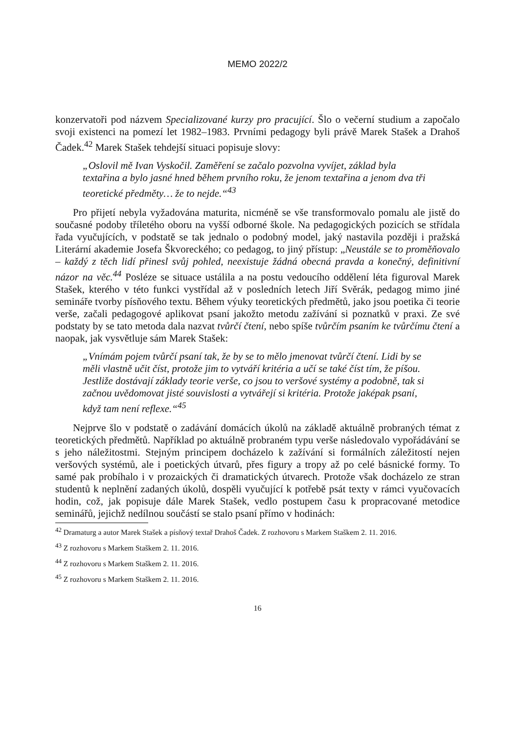MEMO 2022/2
konzervatoři pod názvem Specializované kurzy pro pracující. Šlo o večerní studium a započalo svoji existenci na pomezí let 1982–1983. Prvními pedagogy byli právě Marek Stašek a Drahoš Čadek.<sup>42</sup> Marek Stašek tehdejší situaci popisuje slovy:
„Oslovil mě Ivan Vyskočil. Zaměření se začalo pozvolna vyvíjet, základ byla textařina a bylo jasné hned během prvního roku, že jenom textařina a jenom dva tři teoretické předměty… že to nejde.“<sup>43</sup>
Pro přijetí nebyla vyžadována maturita, nicméně se vše transformovalo pomalu ale jistě do současné podoby tříletého oboru na vyšší odborné škole. Na pedagogických pozicích se střídala řada vyučujících, v podstatě se tak jednalo o podobný model, jaký nastavila později i pražská Literární akademie Josefa Škvoreckého; co pedagog, to jiný přístup: „Neustále se to proměňovalo – každý z těch lidí přinesl svůj pohled, neexistuje žádná obecná pravda a konečný, definitivní názor na věc.<sup>44</sup> Posléze se situace ustálila a na postu vedoucího oddělení léta figuroval Marek Stašek, kterého v této funkci vystřídal až v posledních letech Jiří Svěrák, pedagog mimo jiné semináře tvorby písňového textu. Během výuky teoretických předmětů, jako jsou poetika či teorie verše, začali pedagogové aplikovat psaní jakožto metodu zažívání si poznatků v praxi. Ze své podstaty by se tato metoda dala nazvat tvůrčí čtení, nebo spíše tvůrčím psaním ke tvůrčímu čtení a naopak, jak vysvětluje sám Marek Stašek:
„Vnímám pojem tvůrčí psaní tak, že by se to mělo jmenovat tvůrčí čtení. Lidi by se měli vlastně učit číst, protože jim to vytváří kritéria a učí se také číst tím, že píšou. Jestliže dostávají základy teorie verše, co jsou to veršové systémy a podobně, tak si začnou uvědomovat jisté souvislosti a vytvářejí si kritéria. Protože jaképak psaní, když tam není reflexe.“<sup>45</sup>
Nejprve šlo v podstatě o zadávání domácích úkolů na základě aktuálně probraných témat z teoretických předmětů. Například po aktuálně probraném typu verše následovalo vypořádávání se s jeho náležitostmi. Stejným principem docházelo k zažívání si formálních záležitostí nejen veršových systémů, ale i poetických útvarů, přes figury a tropy až po celé básnické formy. To samé pak probíhalo i v prozaických či dramatických útvarech. Protože však docházelo ze stran studentů k neplnění zadaných úkolů, dospěli vyučující k potřebě psát texty v rámci vyučovacích hodin, což, jak popisuje dále Marek Stašek, vedlo postupem času k propracované metodice seminářů, jejichž nedílnou součástí se stalo psaní přímo v hodinách:
<sup>42</sup> Dramaturg a autor Marek Stašek a písňový textař Drahoš Čadek. Z rozhovoru s Markem Staškem 2. 11. 2016.
<sup>43</sup> Z rozhovoru s Markem Staškem 2. 11. 2016.
<sup>44</sup> Z rozhovoru s Markem Staškem 2. 11. 2016.
<sup>45</sup> Z rozhovoru s Markem Staškem 2. 11. 2016.
16